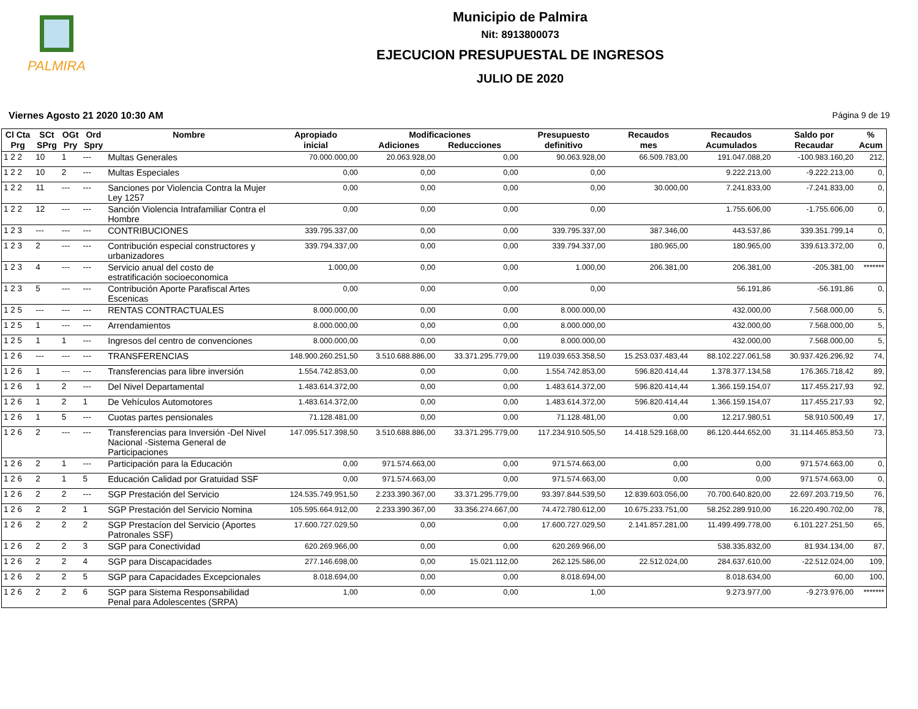PALMIRA
Municipio de Palmira
Nit: 8913800073
EJECUCION PRESUPUESTAL DE INGRESOS
JULIO DE 2020
Viernes Agosto 21 2020 10:30 AM Página 9 de 19
| Cl Cta Prg | SCt SPrg | OGt Pry | Ord Spry | Nombre | Apropiado inicial | Modificaciones Adiciones Reducciones | | Presupuesto definitivo | Recaudos mes | Recaudos Acumulados | Saldo por Recaudar | % Acum |
| --- | --- | --- | --- | --- | --- | --- | --- | --- | --- | --- | --- | --- |
| 1 2 2 | 10 | 1 | --- | Multas Generales | 70.000.000,00 | 20.063.928,00 | 0,00 | 90.063.928,00 | 66.509.783,00 | 191.047.088,20 | -100.983.160,20 | 212, |
| 1 2 2 | 10 | 2 | --- | Multas Especiales | 0,00 | 0,00 | 0,00 | 0,00 | | 9.222.213,00 | -9.222.213,00 | 0, |
| 1 2 2 | 11 | --- | --- | Sanciones por Violencia Contra la Mujer Ley 1257 | 0,00 | 0,00 | 0,00 | 0,00 | 30.000,00 | 7.241.833,00 | -7.241.833,00 | 0, |
| 1 2 2 | 12 | --- | --- | Sanción Violencia Intrafamiliar Contra el Hombre | 0,00 | 0,00 | 0,00 | 0,00 | | 1.755.606,00 | -1.755.606,00 | 0, |
| 1 2 3 | --- | --- | --- | CONTRIBUCIONES | 339.795.337,00 | 0,00 | 0,00 | 339.795.337,00 | 387.346,00 | 443.537,86 | 339.351.799,14 | 0, |
| 1 2 3 | 2 | --- | --- | Contribución especial constructores y urbanizadores | 339.794.337,00 | 0,00 | 0,00 | 339.794.337,00 | 180.965,00 | 180.965,00 | 339.613.372,00 | 0, |
| 1 2 3 | 4 | --- | --- | Servicio anual del costo de estratificación socioeconomica | 1.000,00 | 0,00 | 0,00 | 1.000,00 | 206.381,00 | 206.381,00 | -205.381,00 | ******* |
| 1 2 3 | 5 | --- | --- | Contribución Aporte Parafiscal Artes Escenicas | 0,00 | 0,00 | 0,00 | 0,00 | | 56.191,86 | -56.191,86 | 0, |
| 1 2 5 | --- | --- | --- | RENTAS CONTRACTUALES | 8.000.000,00 | 0,00 | 0,00 | 8.000.000,00 | | 432.000,00 | 7.568.000,00 | 5, |
| 1 2 5 | 1 | --- | --- | Arrendamientos | 8.000.000,00 | 0,00 | 0,00 | 8.000.000,00 | | 432.000,00 | 7.568.000,00 | 5, |
| 1 2 5 | 1 | 1 | --- | Ingresos del centro de convenciones | 8.000.000,00 | 0,00 | 0,00 | 8.000.000,00 | | 432.000,00 | 7.568.000,00 | 5, |
| 1 2 6 | --- | --- | --- | TRANSFERENCIAS | 148.900.260.251,50 | 3.510.688.886,00 | 33.371.295.779,00 | 119.039.653.358,50 | 15.253.037.483,44 | 88.102.227.061,58 | 30.937.426.296,92 | 74, |
| 1 2 6 | 1 | --- | --- | Transferencias para libre inversión | 1.554.742.853,00 | 0,00 | 0,00 | 1.554.742.853,00 | 596.820.414,44 | 1.378.377.134,58 | 176.365.718,42 | 89, |
| 1 2 6 | 1 | 2 | --- | Del Nivel Departamental | 1.483.614.372,00 | 0,00 | 0,00 | 1.483.614.372,00 | 596.820.414,44 | 1.366.159.154,07 | 117.455.217,93 | 92, |
| 1 2 6 | 1 | 2 | 1 | De Vehículos Automotores | 1.483.614.372,00 | 0,00 | 0,00 | 1.483.614.372,00 | 596.820.414,44 | 1.366.159.154,07 | 117.455.217,93 | 92, |
| 1 2 6 | 1 | 5 | --- | Cuotas partes pensionales | 71.128.481,00 | 0,00 | 0,00 | 71.128.481,00 | 0,00 | 12.217.980,51 | 58.910.500,49 | 17, |
| 1 2 6 | 2 | --- | --- | Transferencias para Inversión -Del Nivel Nacional -Sistema General de Participaciones | 147.095.517.398,50 | 3.510.688.886,00 | 33.371.295.779,00 | 117.234.910.505,50 | 14.418.529.168,00 | 86.120.444.652,00 | 31.114.465.853,50 | 73, |
| 1 2 6 | 2 | 1 | --- | Participación para la Educación | 0,00 | 971.574.663,00 | 0,00 | 971.574.663,00 | 0,00 | 0,00 | 971.574.663,00 | 0, |
| 1 2 6 | 2 | 1 | 5 | Educación Calidad por Gratuidad SSF | 0,00 | 971.574.663,00 | 0,00 | 971.574.663,00 | 0,00 | 0,00 | 971.574.663,00 | 0, |
| 1 2 6 | 2 | 2 | --- | SGP Prestación del Servicio | 124.535.749.951,50 | 2.233.390.367,00 | 33.371.295.779,00 | 93.397.844.539,50 | 12.839.603.056,00 | 70.700.640.820,00 | 22.697.203.719,50 | 76, |
| 1 2 6 | 2 | 2 | 1 | SGP Prestación del Servicio Nomina | 105.595.664.912,00 | 2.233.390.367,00 | 33.356.274.667,00 | 74.472.780.612,00 | 10.675.233.751,00 | 58.252.289.910,00 | 16.220.490.702,00 | 78, |
| 1 2 6 | 2 | 2 | 2 | SGP Prestacíon del Servicio (Aportes Patronales SSF) | 17.600.727.029,50 | 0,00 | 0,00 | 17.600.727.029,50 | 2.141.857.281,00 | 11.499.499.778,00 | 6.101.227.251,50 | 65, |
| 1 2 6 | 2 | 2 | 3 | SGP para Conectividad | 620.269.966,00 | 0,00 | 0,00 | 620.269.966,00 | | 538.335.832,00 | 81.934.134,00 | 87, |
| 1 2 6 | 2 | 2 | 4 | SGP para Discapacidades | 277.146.698,00 | 0,00 | 15.021.112,00 | 262.125.586,00 | 22.512.024,00 | 284.637.610,00 | -22.512.024,00 | 109, |
| 1 2 6 | 2 | 2 | 5 | SGP para Capacidades Excepcionales | 8.018.694,00 | 0,00 | 0,00 | 8.018.694,00 | | 8.018.634,00 | 60,00 | 100, |
| 1 2 6 | 2 | 2 | 6 | SGP para Sistema Responsabilidad Penal para Adolescentes (SRPA) | 1,00 | 0,00 | 0,00 | 1,00 | | 9.273.977,00 | -9.273.976,00 | ******* |